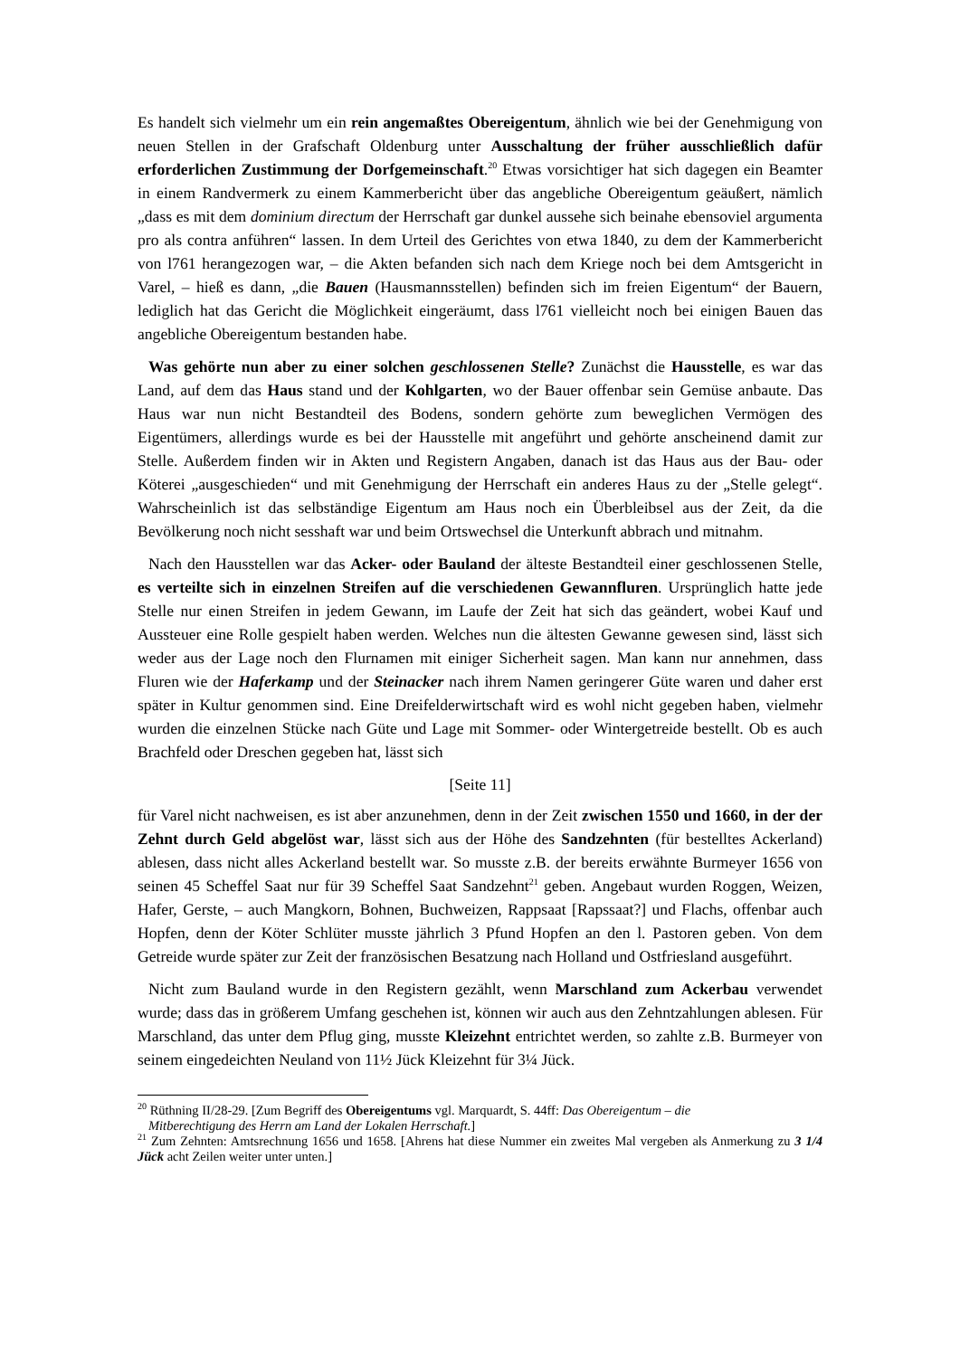Es handelt sich vielmehr um ein rein angemaßtes Obereigentum, ähnlich wie bei der Genehmigung von neuen Stellen in der Grafschaft Oldenburg unter Ausschaltung der früher ausschließlich dafür erforderlichen Zustimmung der Dorfgemeinschaft.<sup>20</sup> Etwas vorsichtiger hat sich dagegen ein Beamter in einem Randvermerk zu einem Kammerbericht über das angebliche Obereigentum geäußert, nämlich „dass es mit dem dominium directum der Herrschaft gar dunkel aussehe sich beinahe ebensoviel argumenta pro als contra anführen“ lassen. In dem Urteil des Gerichtes von etwa 1840, zu dem der Kammerbericht von l761 herangezogen war, – die Akten befanden sich nach dem Kriege noch bei dem Amtsgericht in Varel, – hieß es dann, „die Bauen (Hausmannsstellen) befinden sich im freien Eigentum“ der Bauern, lediglich hat das Gericht die Möglichkeit eingeräumt, dass l761 vielleicht noch bei einigen Bauen das angebliche Obereigentum bestanden habe.
Was gehörte nun aber zu einer solchen geschlossenen Stelle? Zunächst die Hausstelle, es war das Land, auf dem das Haus stand und der Kohlgarten, wo der Bauer offenbar sein Gemüse anbaute. Das Haus war nun nicht Bestandteil des Bodens, sondern gehörte zum beweglichen Vermögen des Eigentümers, allerdings wurde es bei der Hausstelle mit angeführt und gehörte anscheinend damit zur Stelle. Außerdem finden wir in Akten und Registern Angaben, danach ist das Haus aus der Bau- oder Köterei „ausgeschieden“ und mit Genehmigung der Herrschaft ein anderes Haus zu der „Stelle gelegt“. Wahrscheinlich ist das selbständige Eigentum am Haus noch ein Überbleibsel aus der Zeit, da die Bevölkerung noch nicht sesshaft war und beim Ortswechsel die Unterkunft abbrach und mitnahm.
Nach den Hausstellen war das Acker- oder Bauland der älteste Bestandteil einer geschlossenen Stelle, es verteilte sich in einzelnen Streifen auf die verschiedenen Gewannfluren. Ursprünglich hatte jede Stelle nur einen Streifen in jedem Gewann, im Laufe der Zeit hat sich das geändert, wobei Kauf und Aussteuer eine Rolle gespielt haben werden. Welches nun die ältesten Gewanne gewesen sind, lässt sich weder aus der Lage noch den Flurnamen mit einiger Sicherheit sagen. Man kann nur annehmen, dass Fluren wie der Haferkamp und der Steinacker nach ihrem Namen geringerer Güte waren und daher erst später in Kultur genommen sind. Eine Dreifelderwirtschaft wird es wohl nicht gegeben haben, vielmehr wurden die einzelnen Stücke nach Güte und Lage mit Sommer- oder Wintergetreide bestellt. Ob es auch Brachfeld oder Dreschen gegeben hat, lässt sich
[Seite 11]
für Varel nicht nachweisen, es ist aber anzunehmen, denn in der Zeit zwischen 1550 und 1660, in der der Zehnt durch Geld abgelöst war, lässt sich aus der Höhe des Sandzehnten (für bestelltes Ackerland) ablesen, dass nicht alles Ackerland bestellt war. So musste z.B. der bereits erwähnte Burmeyer 1656 von seinen 45 Scheffel Saat nur für 39 Scheffel Saat Sandzehnt<sup>21</sup> geben. Angebaut wurden Roggen, Weizen, Hafer, Gerste, – auch Mangkorn, Bohnen, Buchweizen, Rappsaat [Rapssaat?] und Flachs, offenbar auch Hopfen, denn der Köter Schlüter musste jährlich 3 Pfund Hopfen an den l. Pastoren geben. Von dem Getreide wurde später zur Zeit der französischen Besatzung nach Holland und Ostfriesland ausgeführt.
Nicht zum Bauland wurde in den Registern gezählt, wenn Marschland zum Ackerbau verwendet wurde; dass das in größerem Umfang geschehen ist, können wir auch aus den Zehntzahlungen ablesen. Für Marschland, das unter dem Pflug ging, musste Kleizehnt entrichtet werden, so zahlte z.B. Burmeyer von seinem eingedeichten Neuland von 11½ Jück Kleizehnt für 3¼ Jück.
<sup>20</sup> Rüthning II/28-29. [Zum Begriff des Obereigentums vgl. Marquardt, S. 44ff: Das Obereigentum – die
Mitberechtigung des Herrn am Land der Lokalen Herrschaft.]
<sup>21</sup> Zum Zehnten: Amtsrechnung 1656 und 1658. [Ahrens hat diese Nummer ein zweites Mal vergeben als Anmerkung zu 3 1/4 Jück acht Zeilen weiter unter unten.]